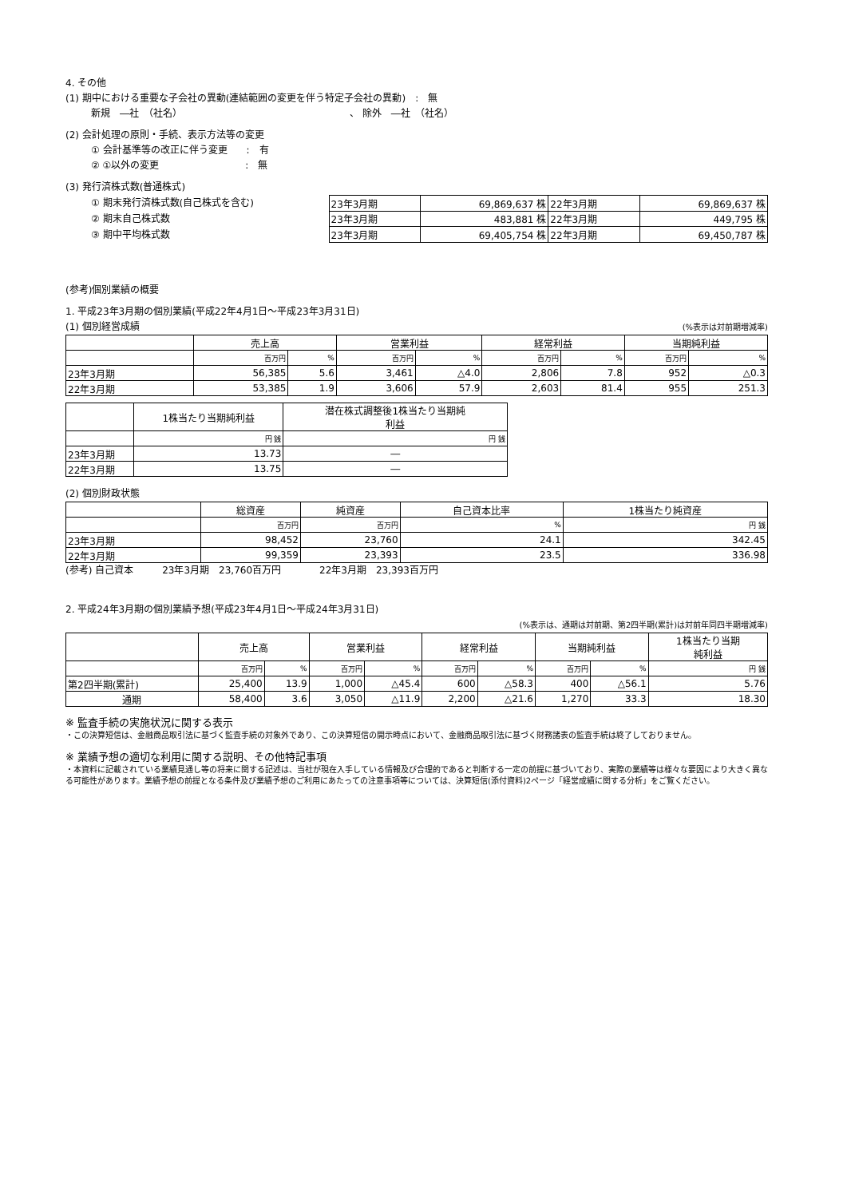4. その他
(1) 期中における重要な子会社の異動(連結範囲の変更を伴う特定子会社の異動)　:　無
新規　―社　（社名）　　　　　　　　　　　　　　　　　　、 除外　―社　（社名）
(2) 会計処理の原則・手続、表示方法等の変更
① 会計基準等の改正に伴う変更　　:　有
② ①以外の変更　　　　　　　　　:　無
(3) 発行済株式数(普通株式)
① 期末発行済株式数(自己株式を含む)
② 期末自己株式数
③ 期中平均株式数
| 23年3月期 | 69,869,637 株 | 22年3月期 | 69,869,637 株 |
| 23年3月期 | 483,881 株 | 22年3月期 | 449,795 株 |
| 23年3月期 | 69,405,754 株 | 22年3月期 | 69,450,787 株 |
(参考)個別業績の概要
1. 平成23年3月期の個別業績(平成22年4月1日～平成23年3月31日)
(1) 個別経営成績
(%表示は対前期増減率)
| | 売上高 | | 営業利益 | | 経常利益 | | 当期純利益 | |
| --- | --- | --- | --- | --- | --- | --- | --- | --- |
| | 百万円 | % | 百万円 | % | 百万円 | % | 百万円 | % |
| 23年3月期 | 56,385 | 5.6 | 3,461 | △4.0 | 2,806 | 7.8 | 952 | △0.3 |
| 22年3月期 | 53,385 | 1.9 | 3,606 | 57.9 | 2,603 | 81.4 | 955 | 251.3 |
| | 1株当たり当期純利益 | 潜在株式調整後1株当たり当期純 利益 |
| --- | --- | --- |
| | 円 銭 | 円 銭 |
| 23年3月期 | 13.73 | ― |
| 22年3月期 | 13.75 | ― |
(2) 個別財政状態
| | 総資産 | 純資産 | 自己資本比率 | 1株当たり純資産 |
| --- | --- | --- | --- | --- |
| | 百万円 | 百万円 | % | 円 銭 |
| 23年3月期 | 98,452 | 23,760 | 24.1 | 342.45 |
| 22年3月期 | 99,359 | 23,393 | 23.5 | 336.98 |
(参考) 自己資本　　　23年3月期　23,760百万円　　　　22年3月期　23,393百万円
2. 平成24年3月期の個別業績予想(平成23年4月1日～平成24年3月31日)
(%表示は、通期は対前期、第2四半期(累計)は対前年同四半期増減率)
| | 売上高 | | 営業利益 | | 経常利益 | | 当期純利益 | | 1株当たり当期 純利益 |
| --- | --- | --- | --- | --- | --- | --- | --- | --- | --- |
| | 百万円 | % | 百万円 | % | 百万円 | % | 百万円 | % | 円 銭 |
| 第2四半期(累計) | 25,400 | 13.9 | 1,000 | △45.4 | 600 | △58.3 | 400 | △56.1 | 5.76 |
| 通期 | 58,400 | 3.6 | 3,050 | △11.9 | 2,200 | △21.6 | 1,270 | 33.3 | 18.30 |
※ 監査手続の実施状況に関する表示
・この決算短信は、金融商品取引法に基づく監査手続の対象外であり、この決算短信の開示時点において、金融商品取引法に基づく財務諸表の監査手続は終了しておりません。
※ 業績予想の適切な利用に関する説明、その他特記事項
・本資料に記載されている業績見通し等の将来に関する記述は、当社が現在入手している情報及び合理的であると判断する一定の前提に基づいており、実際の業績等は様々な要因により大きく異なる可能性があります。業績予想の前提となる条件及び業績予想のご利用にあたっての注意事項等については、決算短信(添付資料)2ページ「経営成績に関する分析」をご覧ください。